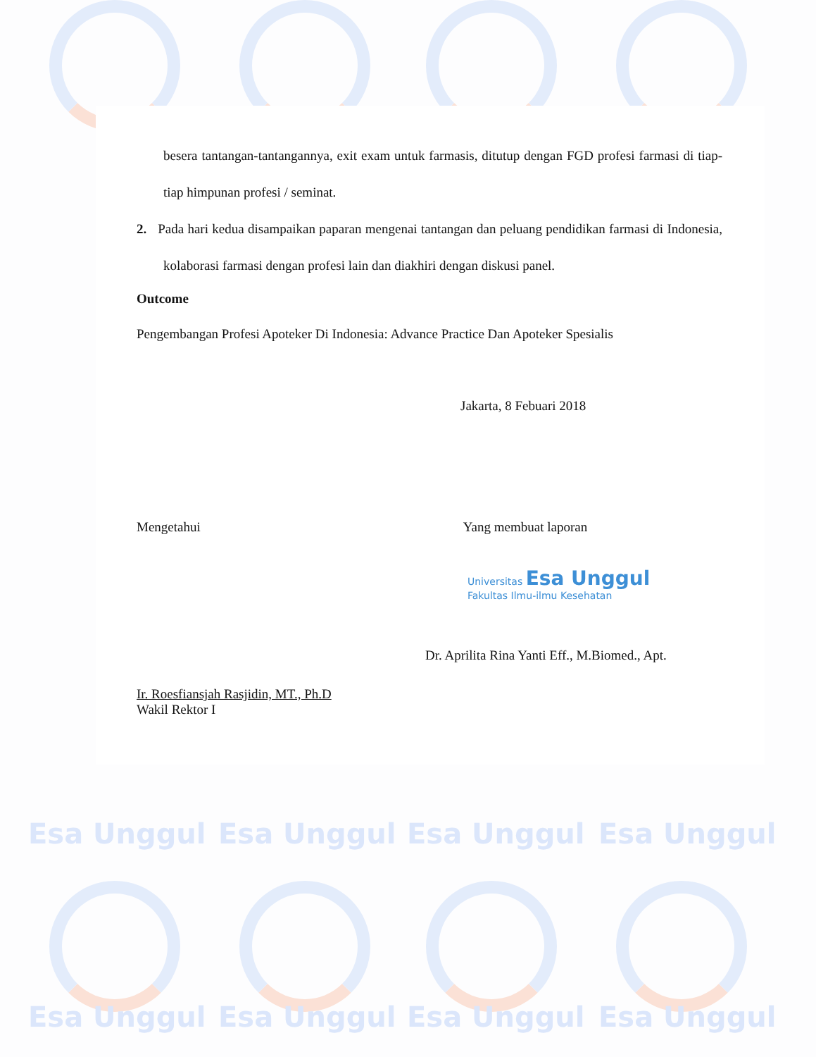Esa Unggul Esa Unggul Esa Unggul Esa Unggul
Esa Unggul Esa Unggul Esa Unggul Esa Unggul
besera tantangan-tantangannya, exit exam untuk farmasis, ditutup dengan FGD profesi farmasi di tiap-tiap himpunan profesi / seminat.
2. Pada hari kedua disampaikan paparan mengenai tantangan dan peluang pendidikan farmasi di Indonesia, kolaborasi farmasi dengan profesi lain dan diakhiri dengan diskusi panel.
Outcome
Pengembangan Profesi Apoteker Di Indonesia: Advance Practice Dan Apoteker Spesialis
Jakarta, 8 Febuari 2018
Mengetahui
Ir. Roesfiansjah Rasjidin, MT., Ph.D
Wakil Rektor I
Yang membuat laporan
Universitas Esa Unggul
Fakultas Ilmu-ilmu Kesehatan
Dr. Aprilita Rina Yanti Eff., M.Biomed., Apt.